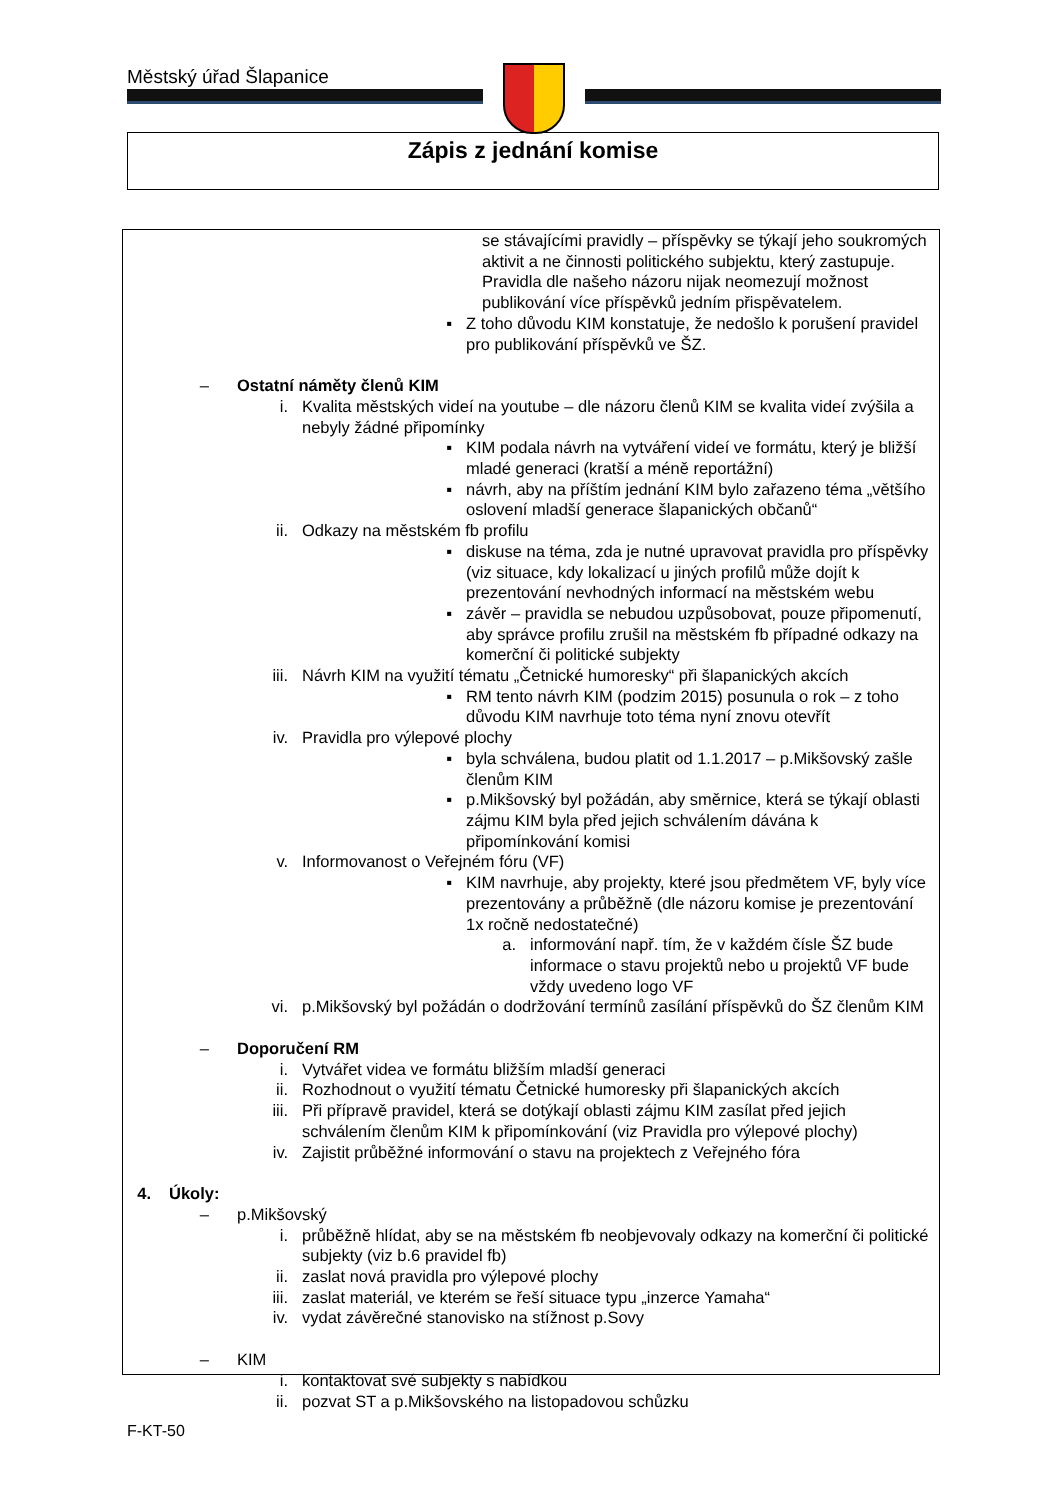Městský úřad Šlapanice
Zápis z jednání komise
se stávajícími pravidly – příspěvky se týkají jeho soukromých aktivit a ne činnosti politického subjektu, který zastupuje. Pravidla dle našeho názoru nijak neomezují možnost publikování více příspěvků jedním přispěvatelem.
▪ Z toho důvodu KIM konstatuje, že nedošlo k porušení pravidel pro publikování příspěvků ve ŠZ.
– Ostatní náměty členů KIM
i. Kvalita městských videí na youtube – dle názoru členů KIM se kvalita videí zvýšila a nebyly žádné připomínky
▪ KIM podala návrh na vytváření videí ve formátu, který je bližší mladé generaci (kratší a méně reportážní)
▪ návrh, aby na příštím jednání KIM bylo zařazeno téma „většího oslovení mladší generace šlapanických občanů“
ii. Odkazy na městském fb profilu
▪ diskuse na téma, zda je nutné upravovat pravidla pro příspěvky (viz situace, kdy lokalizací u jiných profilů může dojít k prezentování nevhodných informací na městském webu
▪ závěr – pravidla se nebudou uzpůsobovat, pouze připomenutí, aby správce profilu zrušil na městském fb případné odkazy na komerční či politické subjekty
iii. Návrh KIM na využití tématu „Četnické humoresky“ při šlapanických akcích
▪ RM tento návrh KIM (podzim 2015) posunula o rok – z toho důvodu KIM navrhuje toto téma nyní znovu otevřít
iv. Pravidla pro výlepové plochy
▪ byla schválena, budou platit od 1.1.2017 – p.Mikšovský zašle členům KIM
▪ p.Mikšovský byl požádán, aby směrnice, která se týkají oblasti zájmu KIM byla před jejich schválením dávána k připomínkování komisi
v. Informovanost o Veřejném fóru (VF)
▪ KIM navrhuje, aby projekty, které jsou předmětem VF, byly více prezentovány a průběžně (dle názoru komise je prezentování 1x ročně nedostatečné)
a. informování např. tím, že v každém čísle ŠZ bude informace o stavu projektů nebo u projektů VF bude vždy uvedeno logo VF
vi. p.Mikšovský byl požádán o dodržování termínů zasílání příspěvků do ŠZ členům KIM
– Doporučení RM
i. Vytvářet videa ve formátu bližším mladší generaci
ii. Rozhodnout o využití tématu Četnické humoresky při šlapanických akcích
iii. Při přípravě pravidel, která se dotýkají oblasti zájmu KIM zasílat před jejich schválením členům KIM k připomínkování (viz Pravidla pro výlepové plochy)
iv. Zajistit průběžné informování o stavu na projektech z Veřejného fóra
4. Úkoly:
– p.Mikšovský
i. průběžně hlídat, aby se na městském fb neobjevovaly odkazy na komerční či politické subjekty (viz b.6 pravidel fb)
ii. zaslat nová pravidla pro výlepové plochy
iii. zaslat materiál, ve kterém se řeší situace typu „inzerce Yamaha“
iv. vydat závěrečné stanovisko na stížnost p.Sovy
– KIM
i. kontaktovat své subjekty s nabídkou
ii. pozvat ST a p.Mikšovského na listopadovou schůzku
F-KT-50